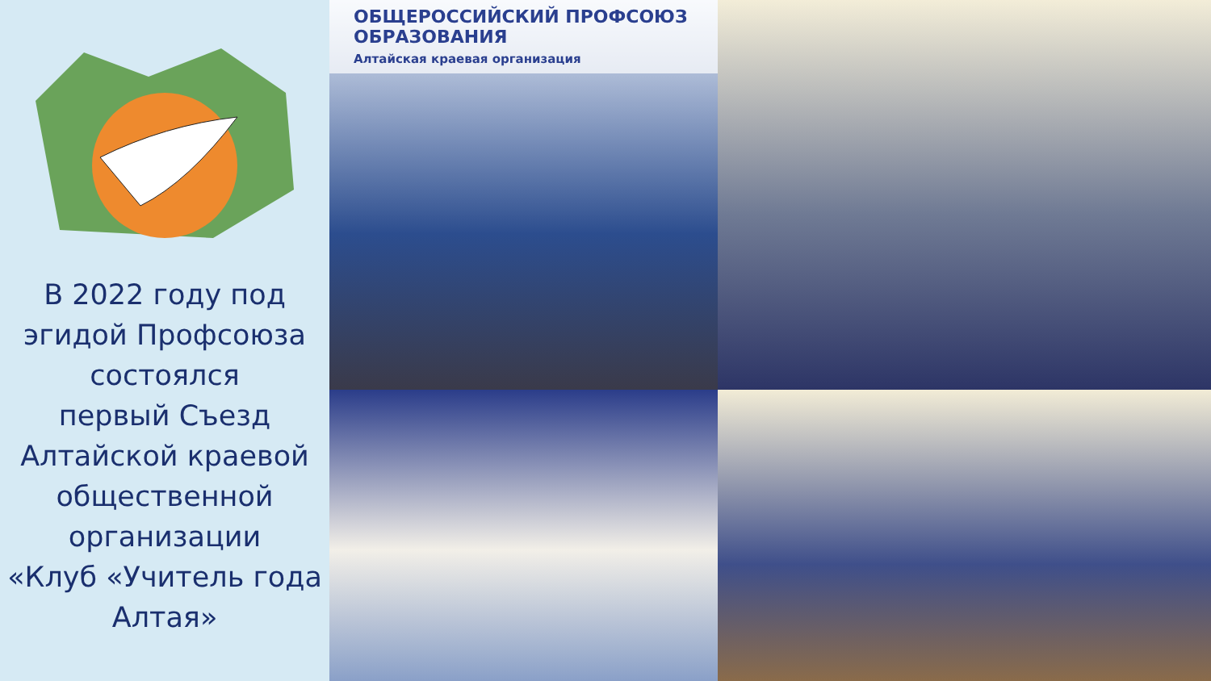В 2022 году под
эгидой Профсоюза
состоялся
первый Съезд
Алтайской краевой
общественной
организации
«Клуб «Учитель года
Алтая»
ОБЩЕРОССИЙСКИЙ ПРОФСОЮЗ ОБРАЗОВАНИЯ
Алтайская краевая организация